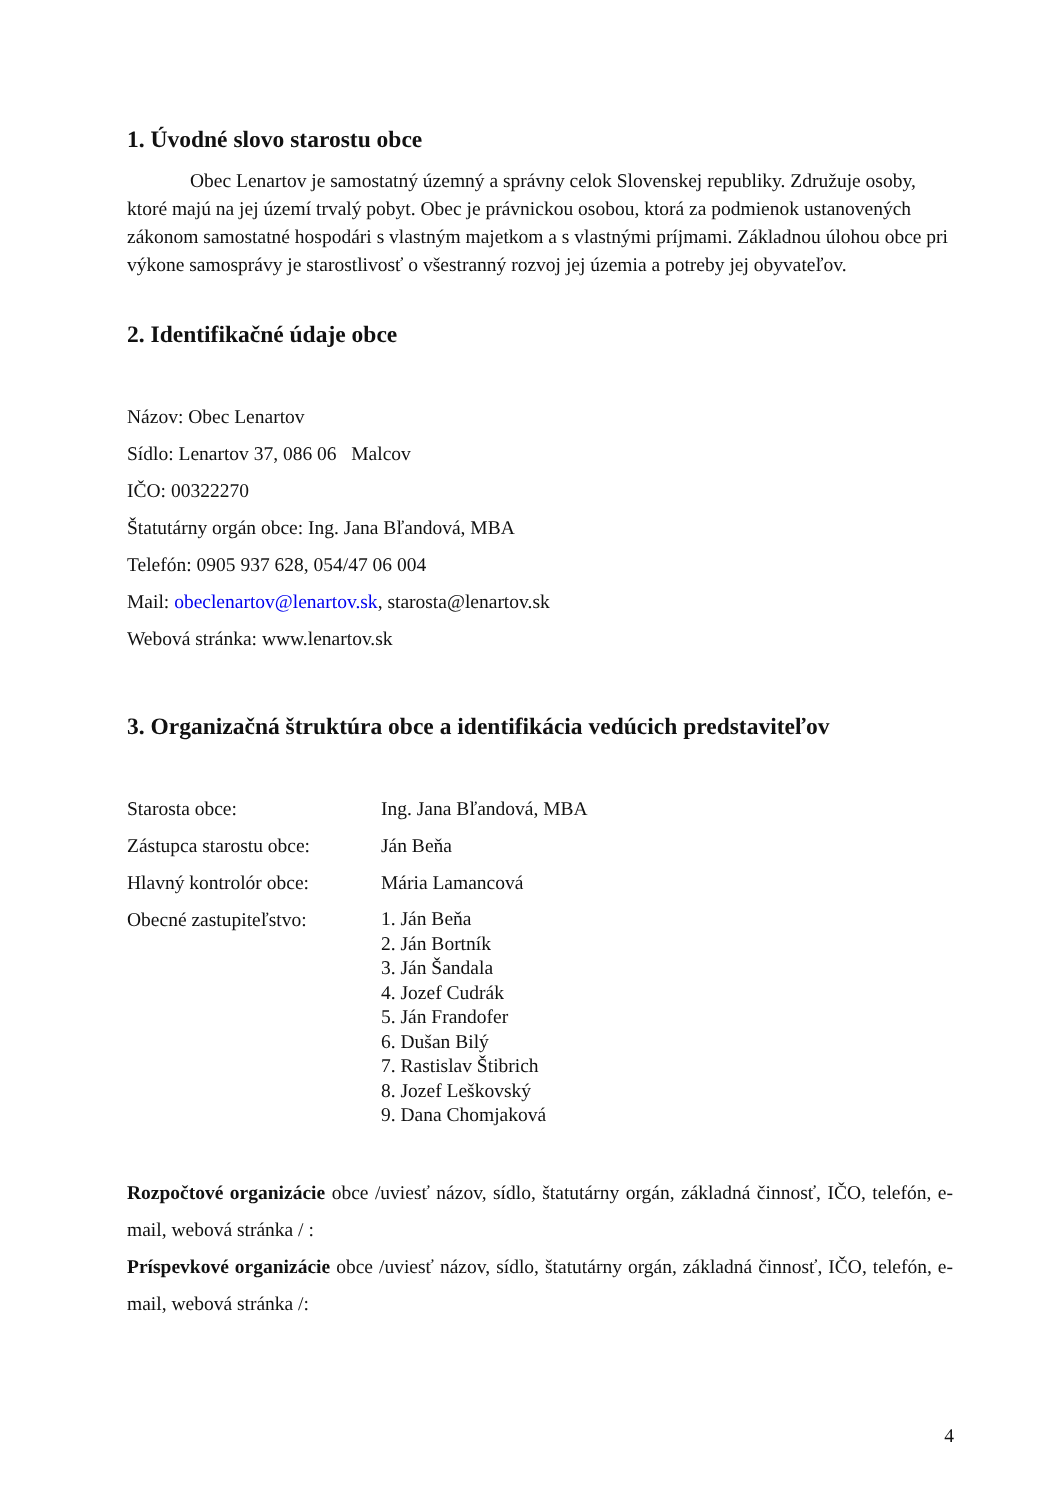1. Úvodné slovo starostu obce
Obec Lenartov je samostatný územný a správny celok Slovenskej republiky. Združuje osoby, ktoré majú na jej území trvalý pobyt. Obec je právnickou osobou, ktorá za podmienok ustanovených zákonom samostatné hospodári s vlastným majetkom a s vlastnými príjmami. Základnou úlohou obce pri výkone samosprávy je starostlivosť o všestranný rozvoj jej územia a potreby jej obyvateľov.
2. Identifikačné údaje obce
Názov: Obec Lenartov
Sídlo: Lenartov 37, 086 06 Malcov
IČO: 00322270
Štatutárny orgán obce: Ing. Jana Bľandová, MBA
Telefón: 0905 937 628, 054/47 06 004
Mail: obeclenartov@lenartov.sk, starosta@lenartov.sk
Webová stránka: www.lenartov.sk
3. Organizačná štruktúra obce a identifikácia vedúcich predstaviteľov
Starosta obce: Ing. Jana Bľandová, MBA
Zástupca starostu obce:
Ján Beňa
Hlavný kontrolór obce:
Mária Lamancová
Obecné zastupiteľstvo:
1. Ján Beňa
2. Ján Bortník
3. Ján Šandala
4. Jozef Cudrák
5. Ján Frandofer
6. Dušan Bilý
7. Rastislav Štibrich
8. Jozef Leškovský
9. Dana Chomjaková
Rozpočtové organizácie obce /uviesť názov, sídlo, štatutárny orgán, základná činnosť, IČO, telefón, e-mail, webová stránka / :
Príspevkové organizácie obce /uviesť názov, sídlo, štatutárny orgán, základná činnosť, IČO, telefón, e-mail, webová stránka /:
4